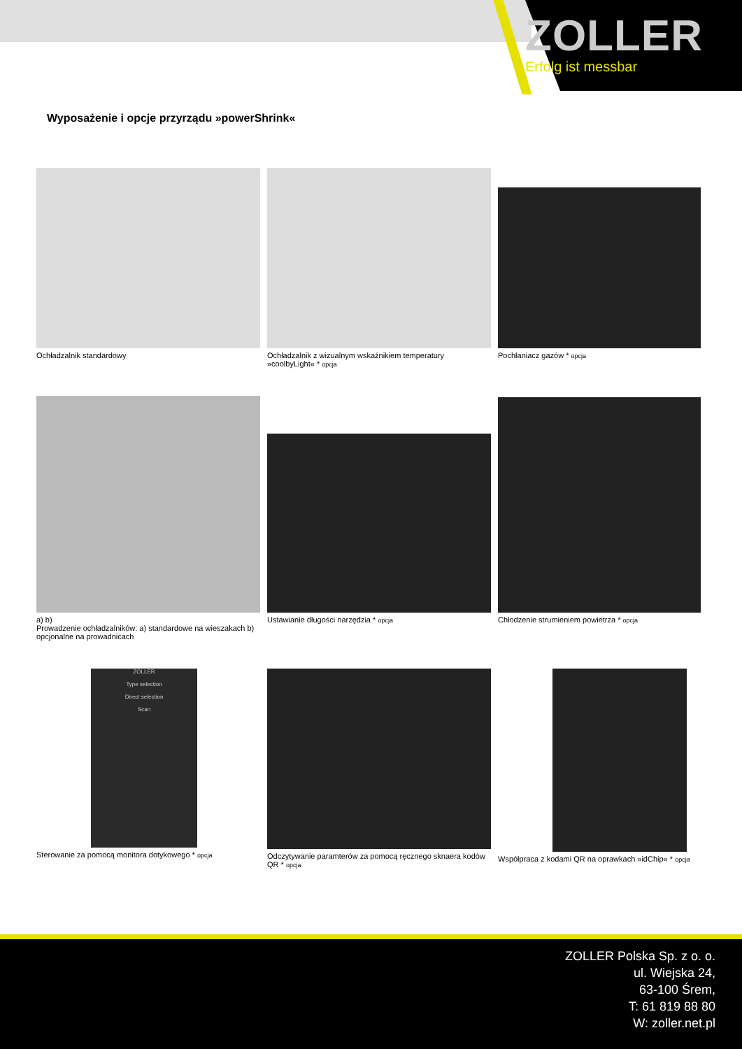ZOLLER
Erfolg ist messbar
Wyposażenie i opcje przyrządu »powerShrink«
Ochładzalnik standardowy
Ochładzalnik z wizualnym wskaźnikiem temperatury »coolbyLight« * opcja
Pochłaniacz gazów * opcja
a) b)
Prowadzenie ochładzalników: a) standardowe na wieszakach b) opcjonalne na prowadnicach
Ustawianie długości narzędzia * opcja
Chłodzenie strumieniem powietrza * opcja
ZOLLER
Type selection
Direct selection
Scan
Sterowanie za pomocą monitora dotykowego * opcja
Odczytywanie paramterów za pomocą ręcznego sknaera kodów QR * opcja
Współpraca z kodami QR na oprawkach »idChip« * opcja
ZOLLER Polska Sp. z o. o.
ul. Wiejska 24,
63-100 Śrem,
T: 61 819 88 80
W: zoller.net.pl